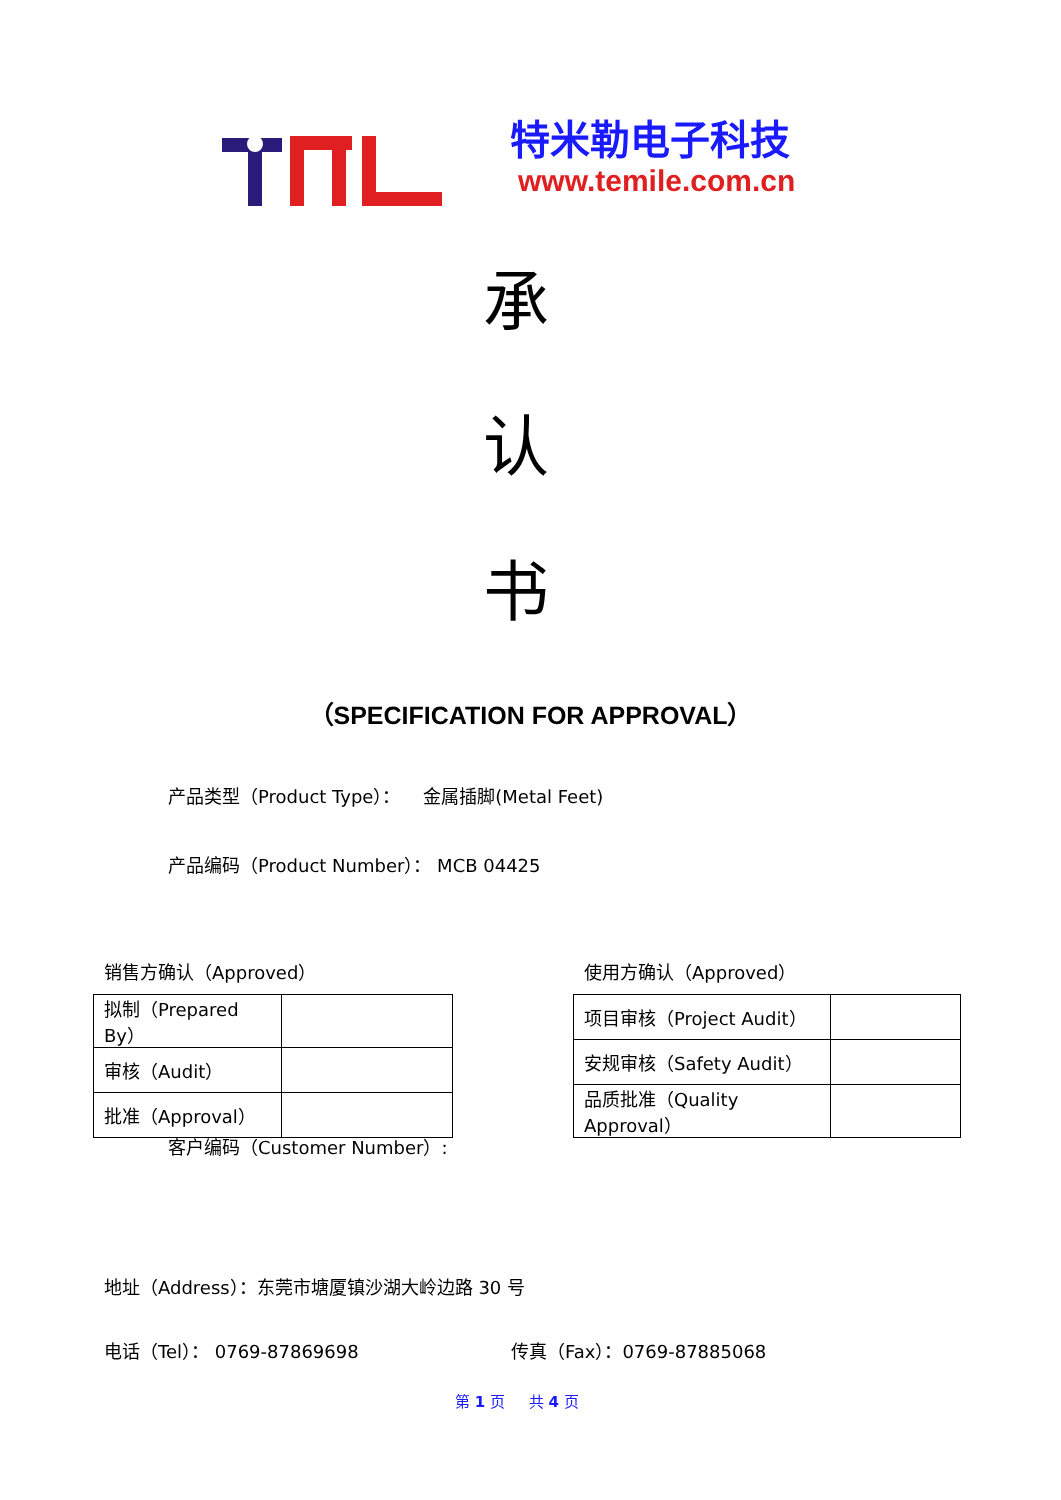特米勒电子科技
www.temile.com.cn
承
认
书
（SPECIFICATION FOR APPROVAL）
产品类型（Product Type）： 金属插脚(Metal Feet)
产品编码（Product Number）： MCB 04425
销售方确认（Approved） 使用方确认（Approved）
| 拟制（Prepared By） | |
| 审核（Audit） | |
| 批准（Approval） | |
| 项目审核（Project Audit） | |
| 安规审核（Safety Audit） | |
| 品质批准（Quality Approval） | |
客户编码（Customer Number）:
地址（Address）：东莞市塘厦镇沙湖大岭边路 30 号
电话（Tel）： 0769-87869698 传真（Fax）：0769-87885068
第 1 页 共 4 页